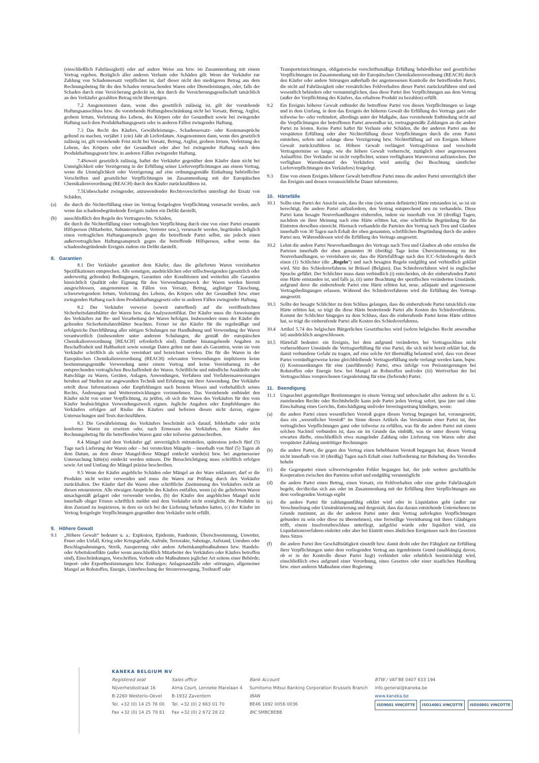(einschließlich Fahrlässigkeit) oder auf andere Weise aus bzw. im Zusammenhang mit einem Vertrag ergeben. Bezüglich aller anderen Verluste oder Schäden gilt: Wenn der Verkäufer zur Zahlung von Schadensersatz verpflichtet ist, darf dieser nicht den niedrigeren Betrag aus dem Rechnungsbetrag für die den Schaden verursachenden Waren oder Dienstleistungen, oder, falls der Schaden durch eine Versicherung gedeckt ist, den durch die Versicherungsgesellschaft tatsächlich an den Verkäufer gezahlten Betrag nicht übersteigen.
7.2 Ausgenommen dann, wenn dies gesetzlich zulässig ist, gilt der vorstehende Haftungsausschluss bzw. die vorstehende Haftungsbeschränkung nicht bei Vorsatz, Betrug, Arglist, grobem Irrtum, Verletzung des Lebens, des Körpers oder der Gesundheit sowie bei zwingender Haftung nach dem Produkthaftungsgesetz oder in anderen Fällen zwingender Haftung.
7.3 Das Recht des Käufers, Gewährleistungs-, Schadensersatz- oder Kostenansprüche geltend zu machen, verjährt 1 (ein) Jahr ab Lieferdatum. Ausgenommen dann, wenn dies gesetzlich zulässig ist, gilt vorstehende Frist nicht bei Vorsatz, Betrug, Arglist, grobem Irrtum, Verletzung des Lebens, des Körpers oder der Gesundheit oder aber bei zwingender Haftung nach dem Produkthaftungsgesetz bzw. in anderen Fällen zwingender Haftung.
7.4Soweit gesetzlich zulässig, haftet der Verkäufer gegenüber dem Käufer dann nicht bei Unmöglichkeit oder Verzögerung in der Erfüllung seiner Lieferverpflichtungen aus einem Vertrag, wenn die Unmöglichkeit oder Verzögerung auf eine ordnungsgemäße Einhaltung behördlicher Vorschriften und gesetzlicher Verpflichtungen im Zusammenhang mit der Europäischen Chemikalienverordnung (REACH) durch den Käufer zurückzuführen ist.
7.5Unbeschadet zwingender, anzuwendender Rechtsvorschriften unterliegt der Ersatz von Schäden,
(a) die durch die Nichterfüllung einer im Vertrag festgelegten Verpflichtung verursacht werden, auch wenn das schadensbegründende Ereignis zudem ein Delikt darstellt,
(b) ausschließlich den Regeln des Vertragsrechts. Schäden,
die durch die Nichterfüllung einer vertraglichen Verpflichtung durch eine von einer Partei ernannte Hilfsperson (Mitarbeiter, Subunternehmer, Vertreter usw.), verursacht werden, begründen lediglich einen vertraglichen Haftungsanspruch gegen die betreffende Partei selbst, nie jedoch einen außervertraglichen Haftungsanspruch gegen die betreffende Hilfsperson, selbst wenn das schadensbegründende Ereignis zudem ein Delikt darstellt.
8. Garantien
8.1 Der Verkäufer garantiert dem Käufer, dass die gelieferten Waren vereinbarten Spezifikationen entsprechen. Alle sonstigen, ausdrücklichen oder stillschweigenden (gesetzlich oder anderweitig geltenden) Bedingungen, Garantien oder Konditionen und weiterhin alle Garantien hinsichtlich Qualität oder Eignung für den Verwendungszweck der Waren werden hiermit ausgeschlossen, ausgenommen in Fällen von Vorsatz, Betrug, arglistiger Täuschung, schwerwiegendem Irrtum, Verletzung des Lebens, des Körpers oder der Gesundheit bzw. einer zwingenden Haftung nach dem Produkthaftungsgesetz oder in anderen Fällen zwingender Haftung.
8.2 Der Verkäufer verweist (soweit zutreffend) auf die veröffentlichten Sicherheitsdatenblätter der Waren bzw. das Analysezertifikat. Der Käufer muss die Anweisungen des Verkäufers zur Be- und Verarbeitung der Waren befolgen. Insbesondere muss der Käufer die geltenden Sicherheitsdatenblätter beachten. Ferner ist der Käufer für die regelmäßige und erfolgreiche Durchführung aller nötigen Schulungen zur Handhabung und Verwendung der Waren verantwortlich (insbesondere unter anderem Schulungen, die gemäß der europäischen Chemikalienverordnung [REACH] erforderlich sind). Darüber hinausgehende Angaben zu Beschaffenheit und Haltbarkeit sowie sonstige Daten gelten nur dann als Garantien, wenn sie vom Verkäufer schriftlich als solche vereinbart und bezeichnet werden. Die für die Waren in der Europäischen Chemikalienverordnung (REACH) relevanten Verwendungen implizieren keine bestimmungsgemäße Verwendung unter einem Vertrag und keine Vereinbarung zu der entsprechenden vertraglichen Beschaffenheit der Waren. Schriftliche und mündliche Auskünfte oder Ratschläge zu Waren, Geräten, Anlagen, Anwendungen, Verfahren und Verfahrensanweisungen beruhen auf Studien zur angewandten Technik und Erfahrung mit ihrer Anwendung. Der Verkäufer erteilt diese Informationen oder Empfehlungen nach bestem Wissen und vorbehaltlich seines Rechts, Änderungen und Weiterentwicklungen vorzunehmen. Das Vorstehende entbindet den Käufer nicht von seiner Verpflichtung, zu prüfen, ob sich die Waren des Verkäufers für den vom Käufer beabsichtigten Verwendungszweck eignen. Jegliche Angaben oder Empfehlungen des Verkäufers erfolgen auf Risiko des Käufers und befreien diesen nicht davon, eigene Untersuchungen und Tests durchzuführen.
8.3 Die Gewährleistung des Verkäufers beschränkt sich darauf, fehlerhafte oder nicht konforme Waren zu ersetzen oder, nach Ermessen des Verkäufers, dem Käufer den Rechnungsbetrag für die betreffenden Waren ganz oder teilweise gutzuschreiben.
8.4 Mängel sind dem Verkäufer ggf. unverzüglich mitzuteilen, spätestens jedoch fünf (5) Tage nach Lieferung der Waren oder – bei versteckten Mängeln – innerhalb von fünf (5) Tagen ab dem Datum, an dem dieser Mangel/diese Mängel entdeckt wurde(n) bzw. bei angemessener Untersuchung hätte(n) entdeckt werden müssen. Die Benachrichtigung muss schriftlich erfolgen sowie Art und Umfang der Mängel präzise beschreiben.
8.5 Wenn der Käufer angebliche Schäden oder Mängel an der Ware reklamiert, darf er die Produkte nicht weiter verwenden und muss die Waren zur Prüfung durch den Verkäufer zurückhalten. Der Käufer darf die Waren ohne schriftliche Zustimmung des Verkäufers nicht an diesen retournieren. Alle etwaigen Ansprüche des Käufers entfallen, wenn (a) die gelieferten Waren unsachgemäß gelagert oder verwendet werden, (b) der Käufer den angeblichen Mangel nicht innerhalb obiger Fristen schriftlich meldet und dem Verkäufer nicht ermöglicht, die Produkte in dem Zustand zu inspizieren, in dem sie sich bei der Lieferung befunden hatten, (c) der Käufer im Vertrag festgelegte Verpflichtungen gegenüber dem Verkäufer nicht erfüllt.
9. Höhere Gewalt
9.1 „Höhere Gewalt“ bedeutet u. a.: Explosion, Epidemie, Pandemie, Überschwemmung, Unwetter, Feuer oder Unfall, Krieg oder Kriegsgefahr, Aufruhr, Terrorakte, Sabotage, Aufstand, Unruhen oder Beschlagnahmungen, Streik, Aussperrung oder andere Arbeitskampfmaßnahmen bzw. Handels- oder Arbeitskonflikte (außer wenn ausschließlich Mitarbeiter des Verkäufers oder Käufers betroffen sind), Einschränkungen, Vorschriften, Verbote oder Maßnahmen jeglicher Art seitens einer Behörde; Import- oder Exportbestimmungen bzw. Embargos; Anlagenausfälle oder -störungen, allgemeiner Mangel an Rohstoffen, Energie, Unterbrechung der Stromversorgung, Treibstoff oder
Transporteinrichtungen, obligatorische vorschriftsmäßige Erfüllung behördlicher und gesetzlicher Verpflichtungen im Zusammenhang mit der Europäischen Chemikalienverordnung (REACH) durch den Käufer oder andere Störungen außerhalb der angemessenen Kontrolle der betreffenden Partei, die nicht auf Fahrlässigkeit oder vorsätzliches Fehlverhalten dieser Partei zurückzuführen sind und wesentlich behindern oder vernunmöglichen, dass diese Partei ihre Verpflichtungen aus dem Vertrag (außer der Verpflichtung des Käufers, das erhaltene Produkt zu bezahlen) erfüllt.
9.2 Ein Ereignis höherer Gewalt entbindet die betroffene Partei von diesen Verpflichtungen so lange und in dem Umfang, in dem das Ereignis der höheren Gewalt die Erfüllung des Vertrags ganz oder teilweise be- oder verhindert, allerdings unter der Maßgabe, dass vorstehende Entbindung nicht auf die Verpflichtungen der betroffenen Partei anwendbar ist, vertragsgemäße Zahlungen an die andere Partei zu leisten. Keine Partei haftet für Verluste oder Schäden, die der anderen Partei aus der verspäteten Erfüllung oder aber Nichterfüllung dieser Verpflichtungen durch die erste Partei entstehen, sofern und solange diese Verzögerung bzw. Nichterfüllung auf ein Ereignis höherer Gewalt zurückzuführen ist. Höhere Gewalt verlängert Vertragsfristen und verschiebt Vertragstermine so lange, wie die höhere Gewalt vorherrscht, zuzüglich einer angemessenen Anlauffrist. Der Verkäufer ist nicht verpflichtet, seinen verfügbaren Warenvorrat aufzustocken. Der verfügbare Warenbestand des Verkäufers wird anteilig (bei Beachtung sämtlicher Lieferverpflichtungen des Verkäufers) festgelegt.
9.3 Eine von einem Ereignis höherer Gewalt betroffene Partei muss die andere Partei unverzüglich über das Ereignis und dessen voraussichtliche Dauer informieren.
10. Härtefälle
10.1 Sollte eine Partei der Ansicht sein, dass ihr eine (wie unten definierte) Härte entstanden ist, so ist sie berechtigt, die andere Partei aufzufordern, den Vertrag entsprechend neu zu verhandeln. Diese Partei kann besagte Neuverhandlungen einberufen, indem sie innerhalb von 30 (dreißig) Tagen, nachdem sie ihrer Meinung nach eine Härte erlitten hat, eine schriftliche Begründung für das Eintreten derselben einreicht. Hiernach verhandeln die Parteien den Vertrag nach Treu und Glauben innerhalb von 30 Tagen nach Erhalt der oben genannten, schriftlichen Begründung durch die andere Partei neu. Währenddessen wird die Erfüllung des Vertrags ausgesetzt.
10.2 Lehnt die andere Partei Neuverhandlungen des Vertrags nach Treu und Glauben ab oder erzielen die Parteien innerhalb der oben genannten 30 (dreißig) Tage keine Übereinstimmung zu den Neuverhandlungen, so vereinbaren sie, dass die Härtefallfrage nach den ICC-Schiedsregeln durch einen (1) Schlichter (die „Regeln“) und nach besagten Regeln endgültig und verbindlich geklärt wird. Sitz des Schiedsverfahrens ist Brüssel (Belgien). Das Schiedsverfahren wird in englischer Sprache geführt. Der Schlichter muss dann verbindlich (i) entscheiden, ob der einberufenden Partei eine Härte entstanden ist, und falls ja, (ii) unter Beachtung der spezifischen veränderten Umstände, aufgrund derer die einberufende Partei eine Härte erlitten hat, neue, adäquate und angemessene Vertragsbedingungen erlassen. Während des Schiedsverfahrens wird die Erfüllung des Vertrags ausgesetzt.
10.3 Sollte der besagte Schlichter zu dem Schluss gelangen, dass die einberufende Partei tatsächlich eine Härte erlitten hat, so trägt die diese Härte bestreitende Partei alle Kosten des Schiedsverfahrens. Kommt der Schlichter hingegen zu dem Schluss, dass die einberufende Partei keine Härte erlitten hat, so trägt die einberufende Partei alle Kosten des Schiedsverfahrens.
10.4 Artikel 5.74 des belgischen Bürgerlichen Gesetzbuches wird (sofern belgisches Recht anwendbar ist) ausdrücklich ausgeschlossen.
10.5 Härtefall bedeutet: ein Ereignis, bei dem aufgrund veränderter, bei Vertragsschluss nicht vorhersehbarer Umstände die Vertragserfüllung für eine Partei, die sich nicht bereit erklärt hat, die damit verbundene Gefahr zu tragen, auf eine solche Art übermäßig belastend wird, dass von dieser Partei vernünftigerweise keine gleichbleibende Vertragserfüllung mehr verlangt werden kann, bspw. (i) Kostensenkungen für eine (ausführende) Partei, etwa infolge von Preissteigerungen bei Rohstoffen oder Energie bzw. bei Mangel an Rohstoffen und/oder (iii) Wertverlust der bei Vertragsschluss versprochenen Gegenleistung für eine (liefernde) Partei.
11. Beendigung
11.1 Ungeachtet gegenteiliger Bestimmungen in einem Vertrag und unbeschadet aller anderen ihr u. U. zustehenden Rechte oder Rechtsbehelfe kann jede Partei jeden Vertrag sofort, ipso jure und ohne Einschaltung eines Gerichts, Entschädigung und/oder Inverzugsetzung kündigen, wenn:
(a) die andere Partei einen wesentlichen Verstoß gegen diesen Vertrag begangen hat, vorausgesetzt, dass ein „wesentlicher Verstoß“ im Sinne dieses Artikels das Versäumnis einer Partei ist, ihre vertraglichen Verpflichtungen ganz oder teilweise zu erfüllen, was für die andere Partei mit einem solchen Nachteil verbunden ist, dass sie im Grunde das einbüßt, was sie unter diesem Vertrag erwarten dürfte, einschließlich etwa mangelnder Zahlung oder Lieferung von Waren oder aber verspäteter Zahlung unstrittiger Rechnungen
(b) die andere Partei, die gegen den Vertrag einen behebbaren Verstoß begangen hat, diesen Verstoß nicht innerhalb von 30 (dreißig) Tagen nach Erhalt einer Aufforderung zur Behebung des Verstoßes behebt
(c) die Gegenpartei einen schwerwiegenden Fehler begangen hat, der jede weitere geschäftliche Kooperation zwischen den Parteien sofort und endgültig verunmöglicht
(d) die andere Partei einen Betrug, einen Vorsatz, ein Fehlverhalten oder eine grobe Fahrlässigkeit begeht, der/die/das sich aus oder im Zusammenhang mit der Erfüllung ihrer Verpflichtungen aus dem vorliegenden Vertrags ergibt
(e) die andere Partei für zahlungsunfähig erklärt wird oder in Liquidation geht (außer zur Verschmelzung oder Umstrukturierung und dergestalt, dass das daraus entstehende Unternehmen im Grunde zustimmt, an die der anderen Partei unter dem Vertrag auferlegten Verpflichtungen gebunden zu sein oder diese zu übernehmen), eine freiwillige Vereinbarung mit ihren Gläubigern trifft, einem Insolvenzbeschluss unterliegt, aufgelöst wurde oder liquidiert wird, ein Liquidationsverfahren einleitet oder aber bei Eintritt eines ähnlichen Ereignisses nach den Gesetzen ihres Sitzes
(f) die andere Partei ihre Geschäftstätigkeit einstellt bzw. damit droht oder ihre Fähigkeit zur Erfüllung ihrer Verpflichtungen unter dem vorliegenden Vertrag aus irgendeinem Grund (unabhängig davon, ob er in der Kontrolle dieser Partei liegt) verhindert oder erheblich beeinträchtigt wird, einschließlich etwa aufgrund einer Verordnung, eines Gesetzes oder einer staatlichen Handlung bzw. einer anderen Maßnahme einer Regierung
KANEKA BELGIUM NV
| Registered seat | Sales office | Bank Account | BTW / VAT BE 0407 633 194 |
| Nijverheidsstraat 16 | Alma Court, Lenneke Marelaan 4 | Sumitomo Mitsui Banking Corporation Brussels Branch | info.general@kaneka.be |
| B-2260 Westerlo-Oevel | B-1932 Zaventem | IBAN | www.kaneka.be |
| Tel. +32 (0) 14 25 78 00 | Tel. +32 (0) 2 663 01 70 | BE46 1892 0056 0036 | ISO9001 VINÇOTTE ISO14001 VINÇOTTE ISO50001 VINÇOTTE |
| Fax +32 (0) 14 25 78 81 | Fax +32 (0) 2 672 28 22 | BIC SMBCBEBB | |